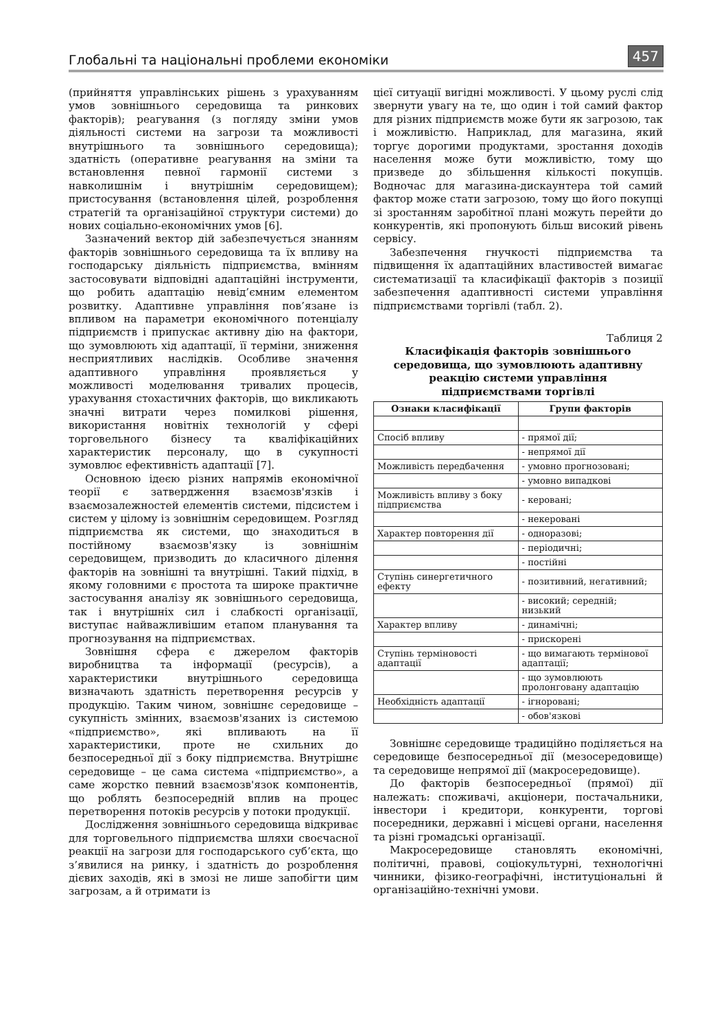Глобальні та національні проблеми економіки
457
(прийняття управлінських рішень з урахуванням умов зовнішнього середовища та ринкових факторів); реагування (з погляду зміни умов діяльності системи на загрози та можливості внутрішнього та зовнішнього середовища); здатність (оперативне реагування на зміни та встановлення певної гармонії системи з навколишнім і внутрішнім середовищем); пристосування (встановлення цілей, розроблення стратегій та організаційної структури системи) до нових соціально-економічних умов [6].
Зазначений вектор дій забезпечується знанням факторів зовнішнього середовища та їх впливу на господарську діяльність підприємства, вмінням застосовувати відповідні адаптаційні інструменти, що робить адаптацію невід’ємним елементом розвитку. Адаптивне управління пов’язане із впливом на параметри економічного потенціалу підприємств і припускає активну дію на фактори, що зумовлюють хід адаптації, її терміни, зниження несприятливих наслідків. Особливе значення адаптивного управління проявляється у можливості моделювання тривалих процесів, урахування стохастичних факторів, що викликають значні витрати через помилкові рішення, використання новітніх технологій у сфері торговельного бізнесу та кваліфікаційних характеристик персоналу, що в сукупності зумовлює ефективність адаптації [7].
Основною ідеєю різних напрямів економічної теорії є затвердження взаємозв'язків і взаємозалежностей елементів системи, підсистем і систем у цілому із зовнішнім середовищем. Розгляд підприємства як системи, що знаходиться в постійному взаємозв'язку із зовнішнім середовищем, призводить до класичного ділення факторів на зовнішні та внутрішні. Такий підхід, в якому головними є простота та широке практичне застосування аналізу як зовнішнього середовища, так і внутрішніх сил і слабкості організації, виступає найважливішим етапом планування та прогнозування на підприємствах.
Зовнішня сфера є джерелом факторів виробництва та інформації (ресурсів), а характеристики внутрішнього середовища визначають здатність перетворення ресурсів у продукцію. Таким чином, зовнішнє середовище – сукупність змінних, взаємозв'язаних із системою «підприємство», які впливають на її характеристики, проте не схильних до безпосередньої дії з боку підприємства. Внутрішнє середовище – це сама система «підприємство», а саме жорстко певний взаємозв'язок компонентів, що роблять безпосередній вплив на процес перетворення потоків ресурсів у потоки продукції.
Дослідження зовнішнього середовища відкриває для торговельного підприємства шляхи своєчасної реакції на загрози для господарського суб’єкта, що з’явилися на ринку, і здатність до розроблення дієвих заходів, які в змозі не лише запобігти цим загрозам, а й отримати із
цієї ситуації вигідні можливості. У цьому руслі слід звернути увагу на те, що один і той самий фактор для різних підприємств може бути як загрозою, так і можливістю. Наприклад, для магазина, який торгує дорогими продуктами, зростання доходів населення може бути можливістю, тому що призведе до збільшення кількості покупців. Водночас для магазина-дискаунтера той самий фактор може стати загрозою, тому що його покупці зі зростанням заробітної плані можуть перейти до конкурентів, які пропонують більш високий рівень сервісу.
Забезпечення гнучкості підприємства та підвищення їх адаптаційних властивостей вимагає систематизації та класифікації факторів з позиції забезпечення адаптивності системи управління підприємствами торгівлі (табл. 2).
Таблиця 2
Класифікація факторів зовнішнього
середовища, що зумовлюють адаптивну
реакцію системи управління
підприємствами торгівлі
| Ознаки класифікації | Групи факторів |
| --- | --- |
| Спосіб впливу | - прямої дії; |
| | - непрямої дії |
| Можливість передбачення | - умовно прогнозовані; |
| | - умовно випадкові |
| Можливість впливу з боку підприємства | - керовані; |
| | - некеровані |
| Характер повторення дії | - одноразові; |
| | - періодичні; |
| | - постійні |
| Ступінь синергетичного ефекту | - позитивний, негативний; |
| | - високий; середній; низький |
| Характер впливу | - динамічні; |
| | - прискорені |
| Ступінь терміновості адаптації | - що вимагають термінової адаптації; |
| | - що зумовлюють пролонговану адаптацію |
| Необхідність адаптації | - ігноровані; |
| | - обов'язкові |
Зовнішнє середовище традиційно поділяється на середовище безпосередньої дії (мезосередовище) та середовище непрямої дії (макросередовище).
До факторів безпосередньої (прямої) дії належать: споживачі, акціонери, постачальники, інвестори і кредитори, конкуренти, торгові посередники, державні і місцеві органи, населення та різні громадські організації.
Макросередовище становлять економічні, політичні, правові, соціокультурні, технологічні чинники, фізико-географічні, інституціональні й організаційно-технічні умови.